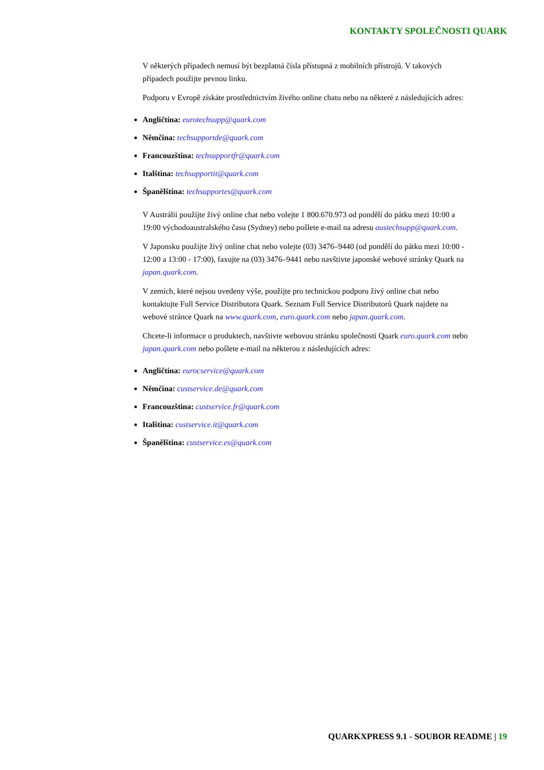KONTAKTY SPOLEČNOSTI QUARK
V některých případech nemusí být bezplatná čísla přístupná z mobilních přístrojů. V takových případech použijte pevnou linku.
Podporu v Evropě získáte prostřednictvím živého online chatu nebo na některé z následujících adres:
Angličtina: eurotechsupp@quark.com
Němčina: techsupportde@quark.com
Francouzština: techsupportfr@quark.com
Italština: techsupportit@quark.com
Španělština: techsupportes@quark.com
V Austrálii použijte živý online chat nebo volejte 1 800.670.973 od pondělí do pátku mezi 10:00 a 19:00 východoaustralského času (Sydney) nebo pošlete e-mail na adresu austechsupp@quark.com.
V Japonsku použijte živý online chat nebo volejte (03) 3476–9440 (od pondělí do pátku mezi 10:00 - 12:00 a 13:00 - 17:00), faxujte na (03) 3476–9441 nebo navštivte japonské webové stránky Quark na japan.quark.com.
V zemích, které nejsou uvedeny výše, použijte pro technickou podporu živý online chat nebo kontaktujte Full Service Distributora Quark. Seznam Full Service Distributorů Quark najdete na webové stránce Quark na www.quark.com, euro.quark.com nebo japan.quark.com.
Chcete-li informace o produktech, navštivte webovou stránku společnosti Quark euro.quark.com nebo japan.quark.com nebo pošlete e-mail na některou z následujících adres:
Angličtina: eurocservice@quark.com
Němčina: custservice.de@quark.com
Francouzština: custservice.fr@quark.com
Italština: custservice.it@quark.com
Španělština: custservice.es@quark.com
QUARKXPRESS 9.1 - SOUBOR README | 19